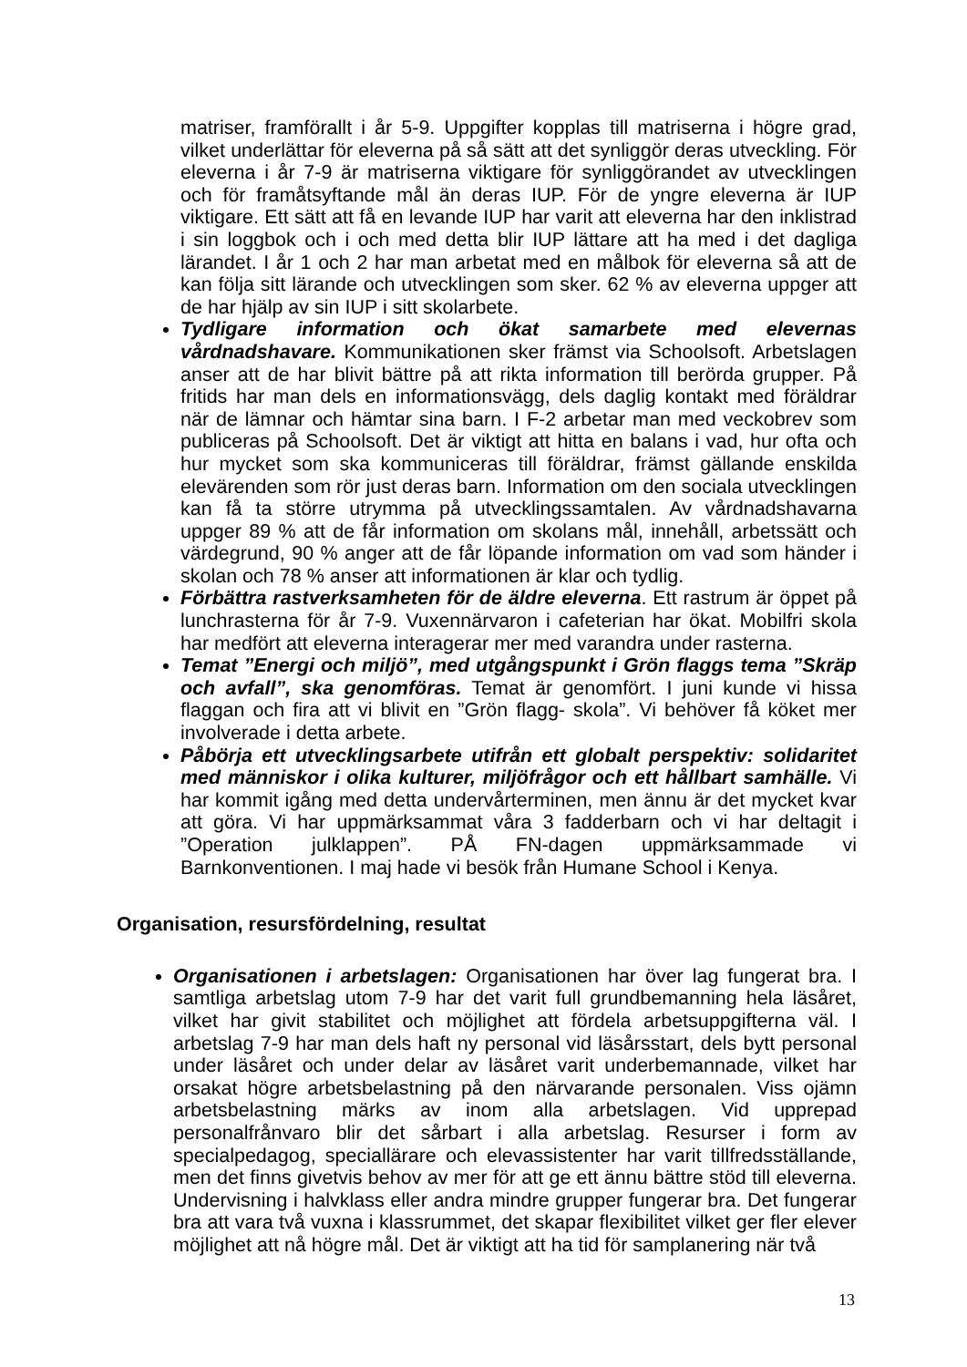matriser, framförallt i år 5-9. Uppgifter kopplas till matriserna i högre grad, vilket underlättar för eleverna på så sätt att det synliggör deras utveckling. För eleverna i år 7-9 är matriserna viktigare för synliggörandet av utvecklingen och för framåtsyftande mål än deras IUP. För de yngre eleverna är IUP viktigare. Ett sätt att få en levande IUP har varit att eleverna har den inklistrad i sin loggbok och i och med detta blir IUP lättare att ha med i det dagliga lärandet. I år 1 och 2 har man arbetat med en målbok för eleverna så att de kan följa sitt lärande och utvecklingen som sker. 62 % av eleverna uppger att de har hjälp av sin IUP i sitt skolarbete.
Tydligare information och ökat samarbete med elevernas vårdnadshavare. Kommunikationen sker främst via Schoolsoft. Arbetslagen anser att de har blivit bättre på att rikta information till berörda grupper. På fritids har man dels en informationsvägg, dels daglig kontakt med föräldrar när de lämnar och hämtar sina barn. I F-2 arbetar man med veckobrev som publiceras på Schoolsoft. Det är viktigt att hitta en balans i vad, hur ofta och hur mycket som ska kommuniceras till föräldrar, främst gällande enskilda elevärenden som rör just deras barn. Information om den sociala utvecklingen kan få ta större utrymma på utvecklingssamtalen. Av vårdnadshavarna uppger 89 % att de får information om skolans mål, innehåll, arbetssätt och värdegrund, 90 % anger att de får löpande information om vad som händer i skolan och 78 % anser att informationen är klar och tydlig.
Förbättra rastverksamheten för de äldre eleverna. Ett rastrum är öppet på lunchrasterna för år 7-9. Vuxennärvaron i cafeterian har ökat. Mobilfri skola har medfört att eleverna interagerar mer med varandra under rasterna.
Temat ”Energi och miljö”, med utgångspunkt i Grön flaggs tema ”Skräp och avfall”, ska genomföras. Temat är genomfört. I juni kunde vi hissa flaggan och fira att vi blivit en ”Grön flagg- skola”. Vi behöver få köket mer involverade i detta arbete.
Påbörja ett utvecklingsarbete utifrån ett globalt perspektiv: solidaritet med människor i olika kulturer, miljöfrågor och ett hållbart samhälle. Vi har kommit igång med detta undervårterminen, men ännu är det mycket kvar att göra. Vi har uppmärksammat våra 3 fadderbarn och vi har deltagit i ”Operation julklappen”. PÅ FN-dagen uppmärksammade vi Barnkonventionen. I maj hade vi besök från Humane School i Kenya.
Organisation, resursfördelning, resultat
Organisationen i arbetslagen: Organisationen har över lag fungerat bra. I samtliga arbetslag utom 7-9 har det varit full grundbemanning hela läsåret, vilket har givit stabilitet och möjlighet att fördela arbetsuppgifterna väl. I arbetslag 7-9 har man dels haft ny personal vid läsårsstart, dels bytt personal under läsåret och under delar av läsåret varit underbemannade, vilket har orsakat högre arbetsbelastning på den närvarande personalen. Viss ojämn arbetsbelastning märks av inom alla arbetslagen. Vid upprepad personalfrånvaro blir det sårbart i alla arbetslag. Resurser i form av specialpedagog, speciallärare och elevassistenter har varit tillfredsställande, men det finns givetvis behov av mer för att ge ett ännu bättre stöd till eleverna. Undervisning i halvklass eller andra mindre grupper fungerar bra. Det fungerar bra att vara två vuxna i klassrummet, det skapar flexibilitet vilket ger fler elever möjlighet att nå högre mål. Det är viktigt att ha tid för samplanering när två
13